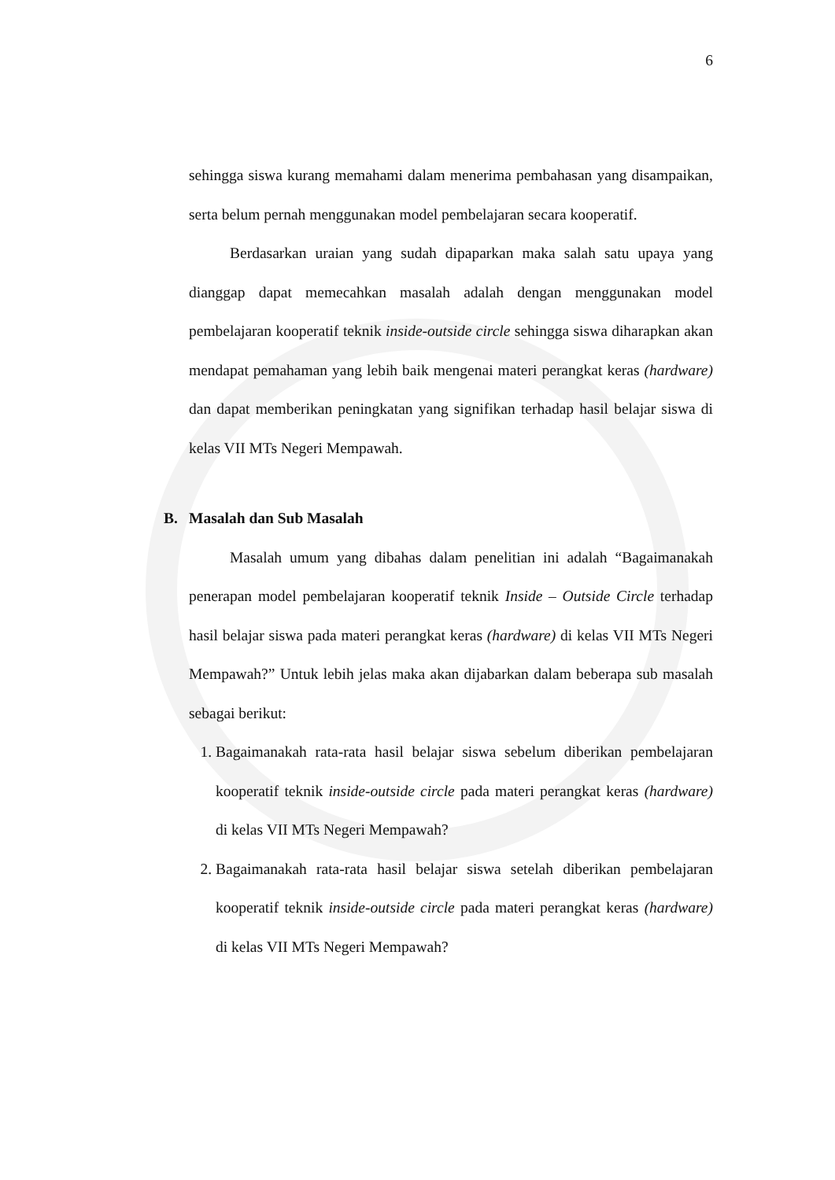6
sehingga siswa kurang memahami dalam menerima pembahasan yang disampaikan, serta belum pernah menggunakan model pembelajaran secara kooperatif.
Berdasarkan uraian yang sudah dipaparkan maka salah satu upaya yang dianggap dapat memecahkan masalah adalah dengan menggunakan model pembelajaran kooperatif teknik inside-outside circle sehingga siswa diharapkan akan mendapat pemahaman yang lebih baik mengenai materi perangkat keras (hardware) dan dapat memberikan peningkatan yang signifikan terhadap hasil belajar siswa di kelas VII MTs Negeri Mempawah.
B. Masalah dan Sub Masalah
Masalah umum yang dibahas dalam penelitian ini adalah “Bagaimanakah penerapan model pembelajaran kooperatif teknik Inside – Outside Circle terhadap hasil belajar siswa pada materi perangkat keras (hardware) di kelas VII MTs Negeri Mempawah?” Untuk lebih jelas maka akan dijabarkan dalam beberapa sub masalah sebagai berikut:
1. Bagaimanakah rata-rata hasil belajar siswa sebelum diberikan pembelajaran kooperatif teknik inside-outside circle pada materi perangkat keras (hardware) di kelas VII MTs Negeri Mempawah?
2. Bagaimanakah rata-rata hasil belajar siswa setelah diberikan pembelajaran kooperatif teknik inside-outside circle pada materi perangkat keras (hardware) di kelas VII MTs Negeri Mempawah?